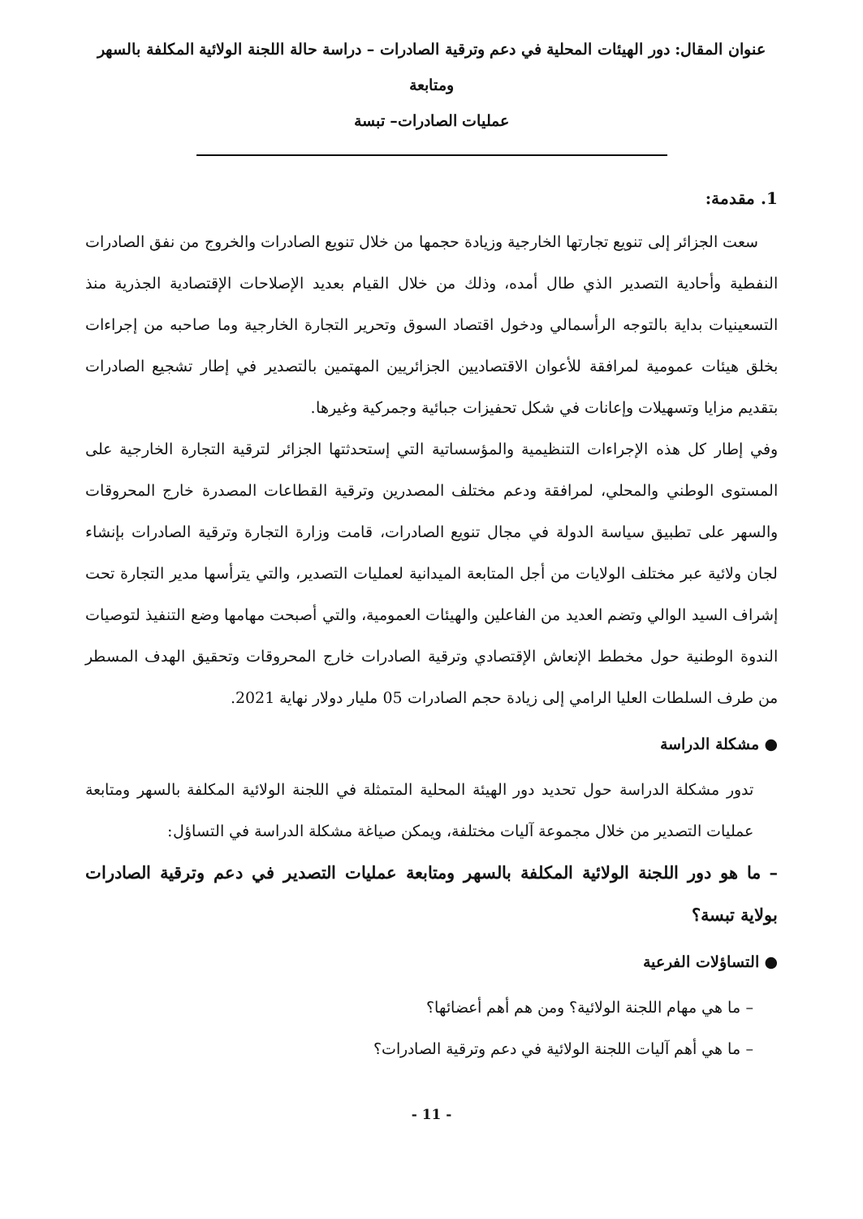عنوان المقال: دور الهيئات المحلية في دعم وترقية الصادرات – دراسة حالة اللجنة الولائية المكلفة بالسهر ومتابعة
عمليات الصادرات– تبسة
1. مقدمة:
سعت الجزائر إلى تنويع تجارتها الخارجية وزيادة حجمها من خلال تنويع الصادرات والخروج من نفق الصادرات النفطية وأحادية التصدير الذي طال أمده، وذلك من خلال القيام بعديد الإصلاحات الإقتصادية الجذرية منذ التسعينيات بداية بالتوجه الرأسمالي ودخول اقتصاد السوق وتحرير التجارة الخارجية وما صاحبه من إجراءات بخلق هيئات عمومية لمرافقة للأعوان الاقتصاديين الجزائريين المهتمين بالتصدير في إطار تشجيع الصادرات بتقديم مزايا وتسهيلات وإعانات في شكل تحفيزات جبائية وجمركية وغيرها.
وفي إطار كل هذه الإجراءات التنظيمية والمؤسساتية التي إستحدثتها الجزائر لترقية التجارة الخارجية على المستوى الوطني والمحلي، لمرافقة ودعم مختلف المصدرين وترقية القطاعات المصدرة خارج المحروقات والسهر على تطبيق سياسة الدولة في مجال تنويع الصادرات، قامت وزارة التجارة وترقية الصادرات بإنشاء لجان ولائية عبر مختلف الولايات من أجل المتابعة الميدانية لعمليات التصدير، والتي يترأسها مدير التجارة تحت إشراف السيد الوالي وتضم العديد من الفاعلين والهيئات العمومية، والتي أصبحت مهامها وضع التنفيذ لتوصيات الندوة الوطنية حول مخطط الإنعاش الإقتصادي وترقية الصادرات خارج المحروقات وتحقيق الهدف المسطر من طرف السلطات العليا الرامي إلى زيادة حجم الصادرات 05 مليار دولار نهاية 2021.
● مشكلة الدراسة
تدور مشكلة الدراسة حول تحديد دور الهيئة المحلية المتمثلة في اللجنة الولائية المكلفة بالسهر ومتابعة عمليات التصدير من خلال مجموعة آليات مختلفة، ويمكن صياغة مشكلة الدراسة في التساؤل:
– ما هو دور اللجنة الولائية المكلفة بالسهر ومتابعة عمليات التصدير في دعم وترقية الصادرات بولاية تبسة؟
● التساؤلات الفرعية
– ما هي مهام اللجنة الولائية؟ ومن هم أهم أعضائها؟
– ما هي أهم آليات اللجنة الولائية في دعم وترقية الصادرات؟
- 11 -